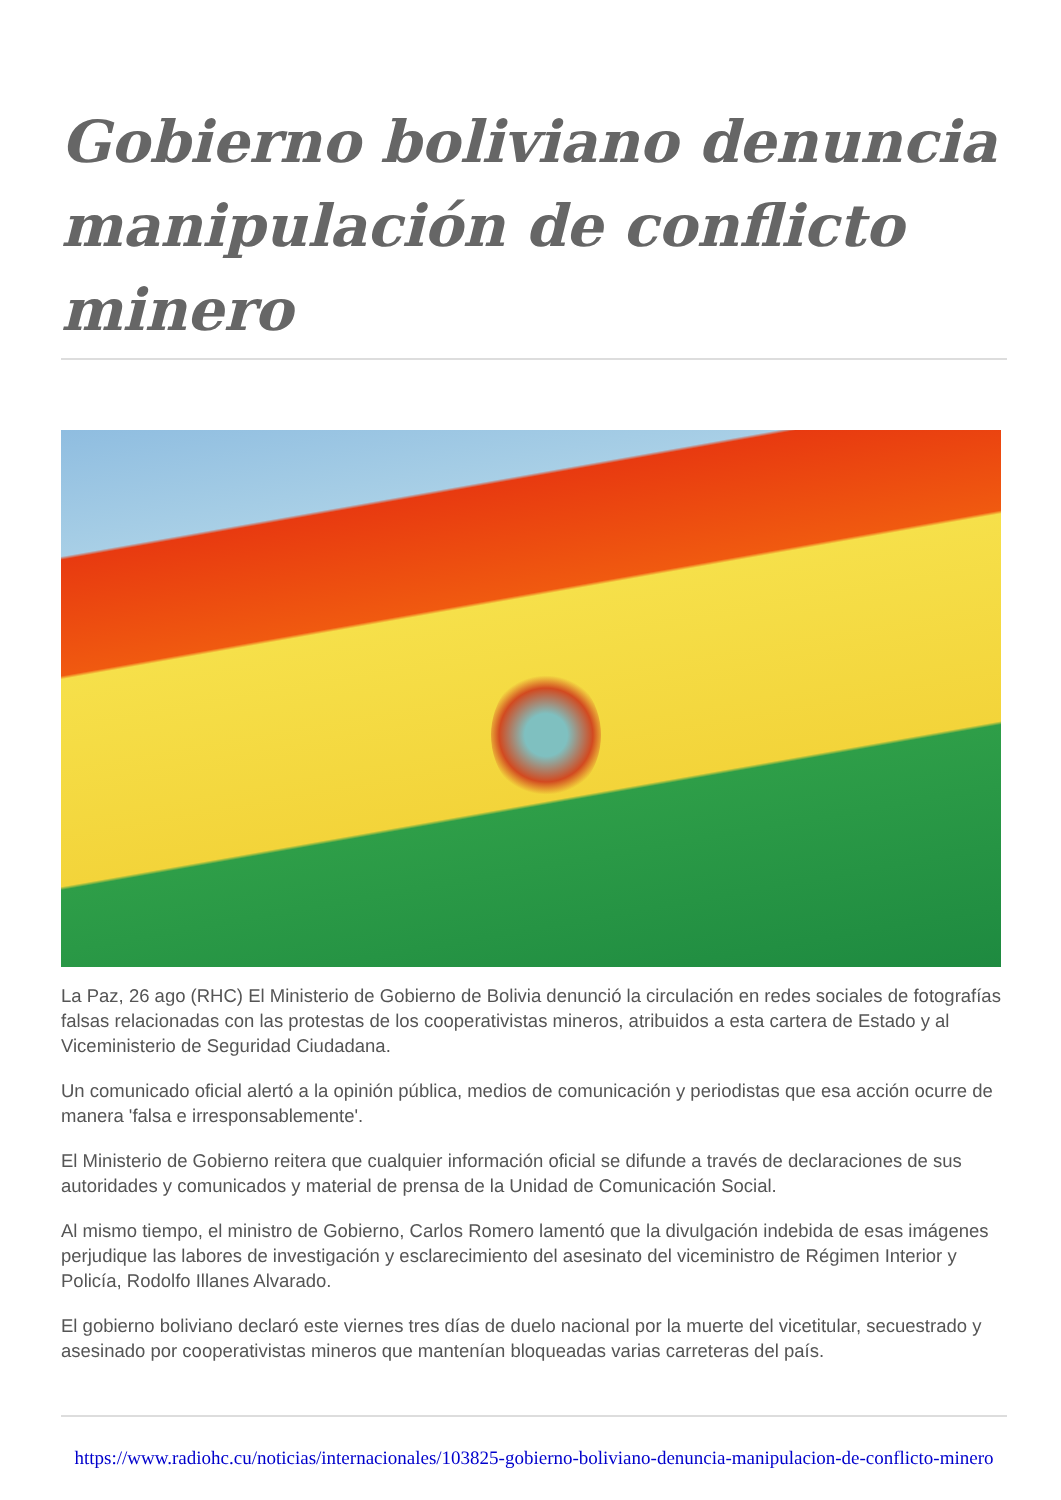Gobierno boliviano denuncia manipulación de conflicto minero
La Paz, 26 ago (RHC) El Ministerio de Gobierno de Bolivia denunció la circulación en redes sociales de fotografías falsas relacionadas con las protestas de los cooperativistas mineros, atribuidos a esta cartera de Estado y al Viceministerio de Seguridad Ciudadana.
Un comunicado oficial alertó a la opinión pública, medios de comunicación y periodistas que esa acción ocurre de manera 'falsa e irresponsablemente'.
El Ministerio de Gobierno reitera que cualquier información oficial se difunde a través de declaraciones de sus autoridades y comunicados y material de prensa de la Unidad de Comunicación Social.
Al mismo tiempo, el ministro de Gobierno, Carlos Romero lamentó que la divulgación indebida de esas imágenes perjudique las labores de investigación y esclarecimiento del asesinato del viceministro de Régimen Interior y Policía, Rodolfo Illanes Alvarado.
El gobierno boliviano declaró este viernes tres días de duelo nacional por la muerte del vicetitular, secuestrado y asesinado por cooperativistas mineros que mantenían bloqueadas varias carreteras del país.
https://www.radiohc.cu/noticias/internacionales/103825-gobierno-boliviano-denuncia-manipulacion-de-conflicto-minero